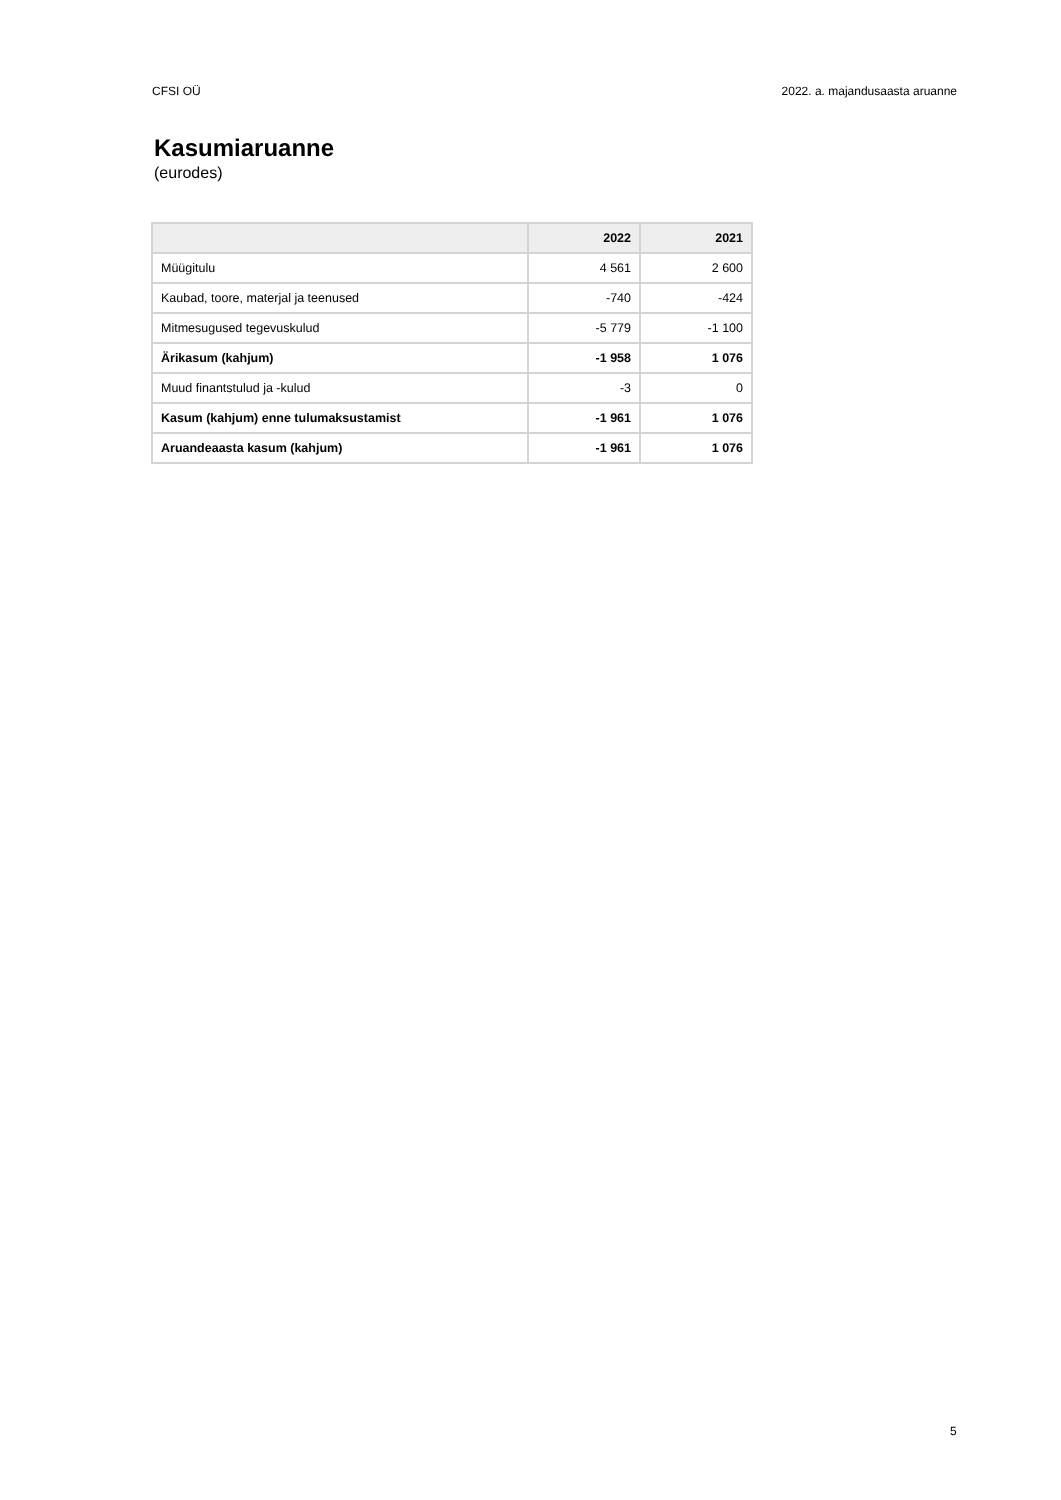CFSI OÜ 2022. a. majandusaasta aruanne
Kasumiaruanne
(eurodes)
| | 2022 | 2021 |
| --- | --- | --- |
| Müügitulu | 4 561 | 2 600 |
| Kaubad, toore, materjal ja teenused | -740 | -424 |
| Mitmesugused tegevuskulud | -5 779 | -1 100 |
| Ärikasum (kahjum) | -1 958 | 1 076 |
| Muud finantstulud ja -kulud | -3 | 0 |
| Kasum (kahjum) enne tulumaksustamist | -1 961 | 1 076 |
| Aruandeaasta kasum (kahjum) | -1 961 | 1 076 |
5